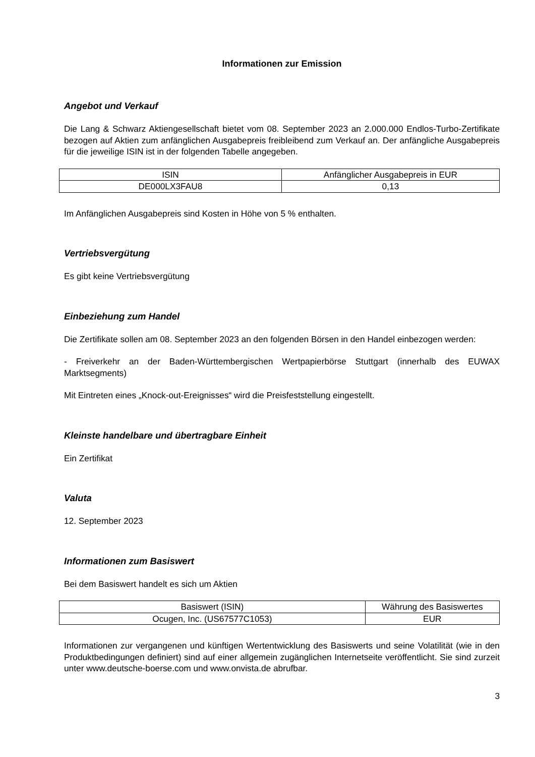Informationen zur Emission
Angebot und Verkauf
Die Lang & Schwarz Aktiengesellschaft bietet vom 08. September 2023 an 2.000.000 Endlos-Turbo-Zertifikate bezogen auf Aktien zum anfänglichen Ausgabepreis freibleibend zum Verkauf an. Der anfängliche Ausgabepreis für die jeweilige ISIN ist in der folgenden Tabelle angegeben.
| ISIN | Anfänglicher Ausgabepreis in EUR |
| DE000LX3FAU8 | 0,13 |
Im Anfänglichen Ausgabepreis sind Kosten in Höhe von 5 % enthalten.
Vertriebsvergütung
Es gibt keine Vertriebsvergütung
Einbeziehung zum Handel
Die Zertifikate sollen am 08. September 2023 an den folgenden Börsen in den Handel einbezogen werden:
- Freiverkehr an der Baden-Württembergischen Wertpapierbörse Stuttgart (innerhalb des EUWAX Marktsegments)
Mit Eintreten eines „Knock-out-Ereignisses“ wird die Preisfeststellung eingestellt.
Kleinste handelbare und übertragbare Einheit
Ein Zertifikat
Valuta
12. September 2023
Informationen zum Basiswert
Bei dem Basiswert handelt es sich um Aktien
| Basiswert (ISIN) | Währung des Basiswertes |
| Ocugen, Inc. (US67577C1053) | EUR |
Informationen zur vergangenen und künftigen Wertentwicklung des Basiswerts und seine Volatilität (wie in den Produktbedingungen definiert) sind auf einer allgemein zugänglichen Internetseite veröffentlicht. Sie sind zurzeit unter www.deutsche-boerse.com und www.onvista.de abrufbar.
3